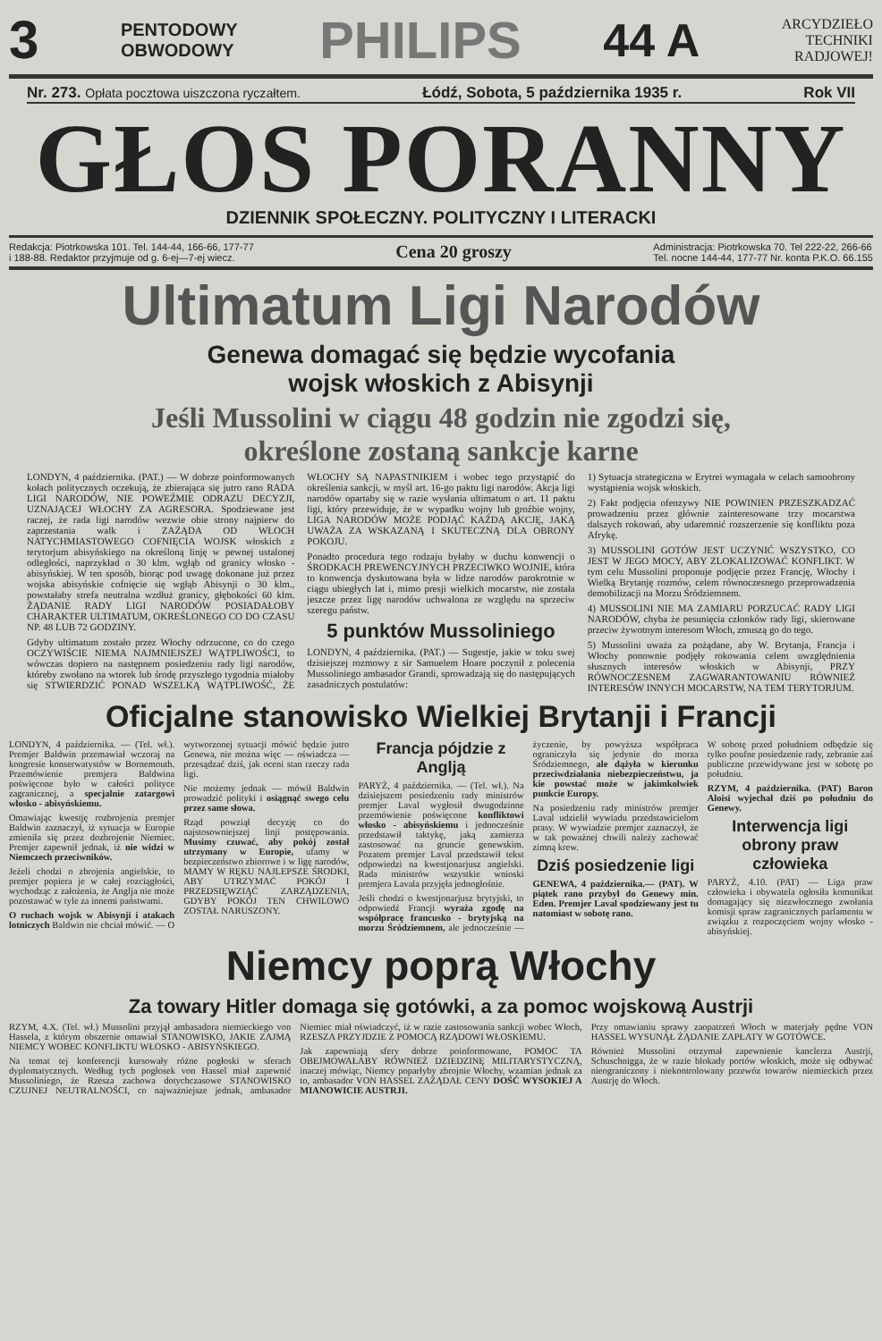3 PENTODOWY
OBWODOWY PHILIPS 44 A ARCYDZIEŁO
TECHNIKI
RADJOWEJ!
Nr. 273. Opłata pocztowa uiszczona ryczałtem. Łódź, Sobota, 5 października 1935 r. Rok VII
GŁOS PORANNY
DZIENNIK SPOŁECZNY. POLITYCZNY I LITERACKI
Redakcja: Piotrkowska 101. Tel. 144-44, 166-66, 177-77
i 188-88. Redaktor przyjmuje od g. 6-ej—7-ej wiecz. Cena 20 groszy Administracja: Piotrkowska 70. Tel 222-22, 266-66
Tel. nocne 144-44, 177-77 Nr. konta P.K.O. 66.155
Ultimatum Ligi Narodów
Genewa domagać się będzie wycofania
wojsk włoskich z Abisynji
Jeśli Mussolini w ciągu 48 godzin nie zgodzi się,
określone zostaną sankcje karne
LONDYN, 4 października. (PAT.) — W dobrze poinformowanych kołach politycznych oczekują, że zbierająca się jutro rano RADA LIGI NARODÓW, NIE POWEŹMIE ODRAZU DECYZJI, UZNAJĄCEJ WŁOCHY ZA AGRESORA. Spodziewane jest raczej, że rada ligi narodów wezwie obie strony najpierw do zaprzestania walk i ZAŻĄDA OD WŁOCH NATYCHMIASTOWEGO COFNIĘCIA WOJSK włoskich z terytorjum abisyńskiego na określoną linję w pewnej ustalonej odległości, naprzykład o 30 klm. wgłąb od granicy włosko - abisyńskiej. W ten sposób, biorąc pod uwagę dokonane już przez wojska abisyńskie cofnięcie się wgłąb Abisynji o 30 klm., powstałaby strefa neutralna wzdłuż granicy, głębokości 60 klm. ŻĄDANIE RADY LIGI NARODÓW POSIADAŁOBY CHARAKTER ULTIMATUM, OKREŚLONEGO CO DO CZASU NP. 48 LUB 72 GODZINY.
Gdyby ultimatum zostało przez Włochy odrzucone, co do czego OCZYWIŚCIE NIEMA NAJMNIEJSZEJ WĄTPLIWOŚCI, to wówczas dopiero na następnem posiedzeniu rady ligi narodów, któreby zwołano na wtorek lub środę przyszłego tygodnia miałoby się STWIERDZIĆ PONAD WSZELKĄ WĄTPLIWOŚĆ, ŻE WŁOCHY SĄ NAPASTNIKIEM i wobec tego przystąpić do określenia sankcji, w myśl art. 16-go paktu ligi narodów. Akcja ligi narodów opartaby się w razie wysłania ultimatum o art. 11 paktu ligi, który przewiduje, że w wypadku wojny lub groźbie wojny, LIGA NARODÓW MOŻE PODJĄĆ KAŻDĄ AKCJĘ, JAKĄ UWAŻA ZA WSKAZANĄ I SKUTECZNĄ DLA OBRONY POKOJU.
Ponadto procedura tego rodzaju byłaby w duchu konwencji o ŚRODKACH PREWENCYJNYCH PRZECIWKO WOJNIE, która to konwencja dyskutowana była w lidze narodów parokrotnie w ciągu ubiegłych lat i, mimo presji wielkich mocarstw, nie została jeszcze przez ligę narodów uchwalona ze względu na sprzeciw szeregu państw.
5 punktów Mussoliniego
LONDYN, 4 października. (PAT.) — Sugestje, jakie w toku swej dzisiejszej rozmowy z sir Samuelem Hoare poczynił z polecenia Mussoliniego ambasador Grandi, sprowadzają się do następujących zasadniczych postulatów:
1) Sytuacja strategiczna w Erytrei wymagała w celach samoobrony wystąpienia wojsk włoskich.
2) Fakt podjęcia ofenzywy NIE POWINIEN PRZESZKADZAĆ prowadzeniu przez głównie zainteresowane trzy mocarstwa dalszych rokowań, aby udaremnić rozszerzenie się konfliktu poza Afrykę.
3) MUSSOLINI GOTÓW JEST UCZYNIĆ WSZYSTKO, CO JEST W JEGO MOCY, ABY ZLOKALIZOWAĆ KONFLIKT. W tym celu Mussolini proponuje podjęcie przez Francję, Włochy i Wielką Brytanję rozmów, celem równoczesnego przeprowadzenia demobilizacji na Morzu Śródziemnem.
4) MUSSOLINI NIE MA ZAMIARU PORZUCAĆ RADY LIGI NARODÓW, chyba że pesunięcia członków rady ligi, skierowane przeciw żywotnym interesom Włoch, zmuszą go do tego.
5) Mussolini uważa za pożądane, aby W. Brytanja, Francja i Włochy ponownie podjęły rokowania celem uwzględnienia słusznych interesów włoskich w Abisynji, PRZY RÓWNOCZESNEM ZAGWARANTOWANIU RÓWNIEŻ INTERESÓW INNYCH MOCARSTW, NA TEM TERYTORJUM.
Oficjalne stanowisko Wielkiej Brytanji i Francji
LONDYN, 4 października. — (Tel. wł.). Premjer Baldwin przemawiał wczoraj na kongresie konserwatystów w Bornemouth. Przemówienie premjera Baldwina poświęcone było w całości polityce zagranicznej, a specjalnie zatargowi włosko - abisyńskiemu.
Omawiając kwestję rozbrojenia premjer Baldwin zaznaczył, iż sytuacja w Europie zmieniła się przez dozbrojenie Niemiec. Premjer zapewnił jednak, iż nie widzi w Niemczech przeciwników.
Jeżeli chodzi o zbrojenia angielskie, to premjer popiera je w całej rozciągłości, wychodząc z założenia, że Anglja nie może pozostawać w tyle za innemi państwami.
O ruchach wojsk w Abisynji i atakach lotniczych Baldwin nie chciał mówić. — O wytworzonej sytuacji mówić będzie jutro Genewa, nie można więc — oświadcza — przesądzać dziś, jak oceni stan rzeczy rada ligi.
Nie możemy jednak — mówił Baldwin prowadzić polityki i osiągnąć swego celu przez same słowa.
Rząd powziął decyzję co do najstosowniejszej linji postępowania. Musimy czuwać, aby pokój został utrzymany w Europie, ufamy w bezpieczeństwo zbiorowe i w ligę narodów, MAMY W RĘKU NAJLEPSZE ŚRODKI, ABY UTRZYMAĆ POKÓJ I PRZEDSIĘWZIĄĆ ZARZĄDZENIA, GDYBY POKÓJ TEN CHWILOWO ZOSTAŁ NARUSZONY.
Francja pójdzie z Anglją
PARYŻ, 4 października. — (Tel. wł.). Na dzisiejszem posiedzeniu rady ministrów premjer Laval wygłosił dwugodzinne przemówienie poświęcone konfliktowi włosko - abisyńskiemu i jednocześnie przedstawił taktykę, jaką zamierza zastosować na gruncie genewskim. Pozatem premjer Laval przedstawił tekst odpowiedzi na kwestjonarjusz angielski. Rada ministrów wszystkie wnioski premjera Lavala przyjęła jednogłośnie.
Jeśli chodzi o kwestjonarjusz brytyjski, to odpowiedź Francji wyraża zgodę na współpracę francusko - brytyjską na morzu Śródziemnem, ale jednocześnie — życzenie, by powyższa współpraca ograniczyła się jedynie do morza Śródziemnego, ale dążyła w kierunku przeciwdziałania niebezpieczeństwu, ja kie powstać może w jakimkolwiek punkcie Europy.
Na posiedzeniu rady ministrów premjer Laval udzielił wywiadu przedstawicielom prasy. W wywiadzie premjer zaznaczył, że w tak poważnej chwili należy zachować zimną krew.
Dziś posiedzenie ligi
GENEWA, 4 października.— (PAT). W piątek rano przybył do Genewy min. Eden. Premjer Laval spodziewany jest tu natomiast w sobotę rano.
W sobotę przed południem odbędzie się tylko poufne posiedzenie rady, zebranie zaś publiczne przewidywane jest w sobotę po południu.
RZYM, 4 października. (PAT) Baron Aloisi wyjechał dziś po południu do Genewy.
Interwencja ligi obrony praw człowieka
PARYŻ, 4.10. (PAT) — Liga praw człowieka i obywatela ogłosiła komunikat domagający się niezwłocznego zwołania komisji spraw zagranicznych parlamentu w związku z rozpoczęciem wojny włosko - abisyńskiej.
Niemcy poprą Włochy
Za towary Hitler domaga się gotówki, a za pomoc wojskową Austrji
RZYM, 4.X. (Tel. wł.) Mussolini przyjął ambasadora niemieckiego von Hassela, z którym obszernie omawiał STANOWISKO, JAKIE ZAJMĄ NIEMCY WOBEC KONFLIKTU WŁOSKO - ABISYŃSKIEGO.
Na temat tej konferencji kursowały różne pogłoski w sferach dyplomatycznych. Według tych pogłosek von Hassel miał zapewnić Mussoliniego, że Rzesza zachowa dotychczasowe STANOWISKO CZUJNEJ NEUTRALNOŚCI, co najważniejsze jednak, ambasador Niemiec miał oświadczyć, iż w razie zastosowania sankcji wobec Włoch, RZESZA PRZYJDZIE Z POMOCĄ RZĄDOWI WŁOSKIEMU.
Jak zapewniają sfery dobrze poinformowane, POMOC TA OBEJMOWAŁABY RÓWNIEŻ DZIEDZINĘ MILITARYSTYCZNĄ, inaczej mówiąc, Niemcy poparłyby zbrojnie Włochy, wzamian jednak za to, ambasador VON HASSEL ZAŻĄDAŁ CENY DOŚĆ WYSOKIEJ A MIANOWICIE AUSTRJI.
Przy omawianiu sprawy zaopatrzeń Włoch w materjały pędne VON HASSEL WYSUNĄŁ ŻĄDANIE ZAPŁATY W GOTÓWCE.
Również Mussolini otrzymał zapewnienie kanclerza Austrji, Schuschnigga, że w razie blokady portów włoskich, może się odbywać nieograniczony i niekontrolowany przewóz towarów niemieckich przez Austrję do Włoch.